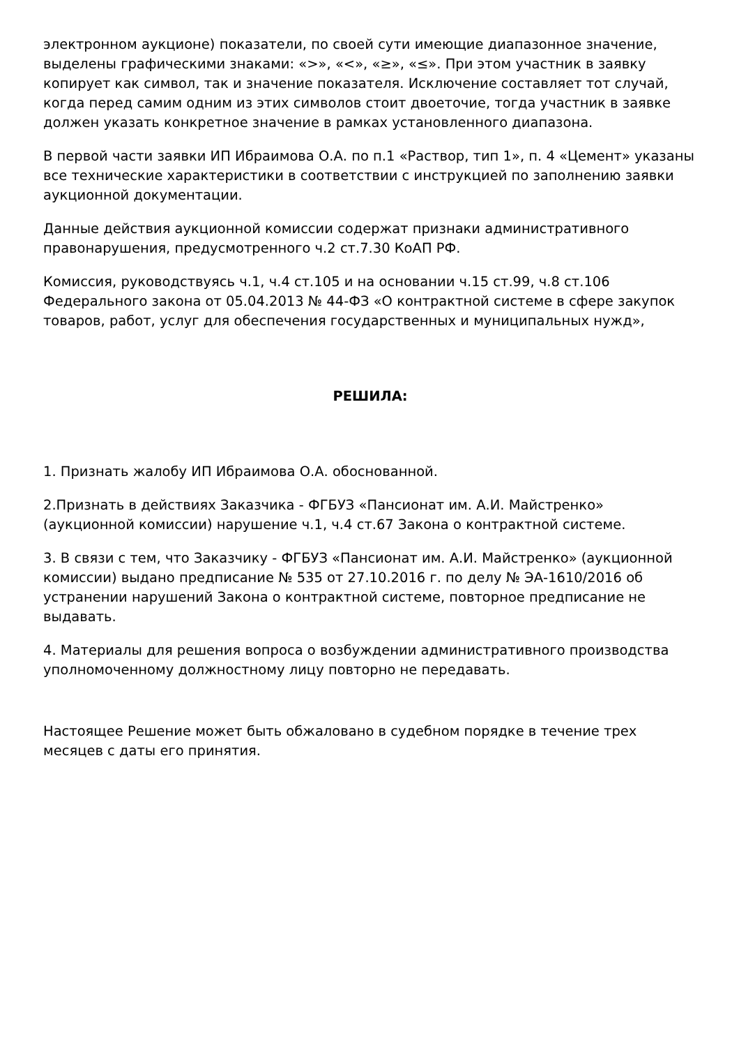электронном аукционе) показатели, по своей сути имеющие диапазонное значение, выделены графическими знаками: «>», «<», «≥», «≤». При этом участник в заявку копирует как символ, так и значение показателя. Исключение составляет тот случай, когда перед самим одним из этих символов стоит двоеточие, тогда участник в заявке должен указать конкретное значение в рамках установленного диапазона.
В первой части заявки ИП Ибраимова О.А. по п.1 «Раствор, тип 1», п. 4 «Цемент» указаны все технические характеристики в соответствии с инструкцией по заполнению заявки аукционной документации.
Данные действия аукционной комиссии содержат признаки административного правонарушения, предусмотренного ч.2 ст.7.30 КоАП РФ.
Комиссия, руководствуясь ч.1, ч.4 ст.105 и на основании ч.15 ст.99, ч.8 ст.106 Федерального закона от 05.04.2013 № 44-ФЗ «О контрактной системе в сфере закупок товаров, работ, услуг для обеспечения государственных и муниципальных нужд»,
РЕШИЛА:
1. Признать жалобу ИП Ибраимова О.А. обоснованной.
2.Признать в действиях Заказчика - ФГБУЗ «Пансионат им. А.И. Майстренко» (аукционной комиссии) нарушение ч.1, ч.4 ст.67 Закона о контрактной системе.
3. В связи с тем, что Заказчику - ФГБУЗ «Пансионат им. А.И. Майстренко» (аукционной комиссии) выдано предписание № 535 от 27.10.2016 г. по делу № ЭА-1610/2016 об устранении нарушений Закона о контрактной системе, повторное предписание не выдавать.
4. Материалы для решения вопроса о возбуждении административного производства уполномоченному должностному лицу повторно не передавать.
Настоящее Решение может быть обжаловано в судебном порядке в течение трех месяцев с даты его принятия.